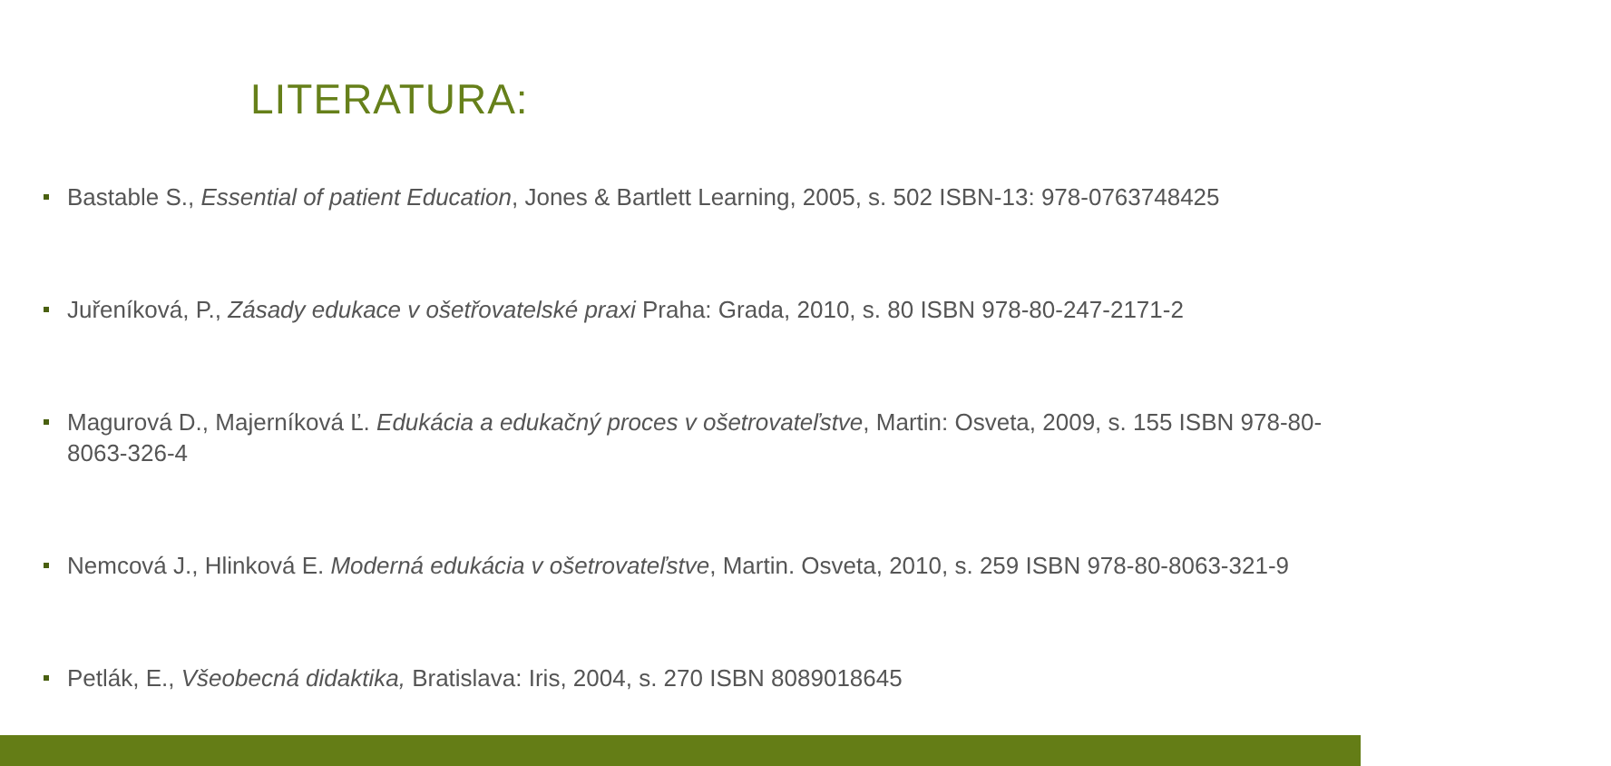LITERATURA:
Bastable S., Essential of patient Education, Jones & Bartlett Learning, 2005, s. 502 ISBN-13: 978-0763748425
Juřeníková, P., Zásady edukace v ošetřovatelské praxi Praha: Grada, 2010, s. 80 ISBN 978-80-247-2171-2
Magurová D., Majerníková Ľ. Edukácia a edukačný proces v ošetrovateľstve, Martin: Osveta, 2009, s. 155 ISBN 978-80-8063-326-4
Nemcová J., Hlinková E. Moderná edukácia v ošetrovateľstve, Martin. Osveta, 2010, s. 259 ISBN 978-80-8063-321-9
Petlák, E., Všeobecná didaktika, Bratislava: Iris, 2004, s. 270 ISBN 8089018645